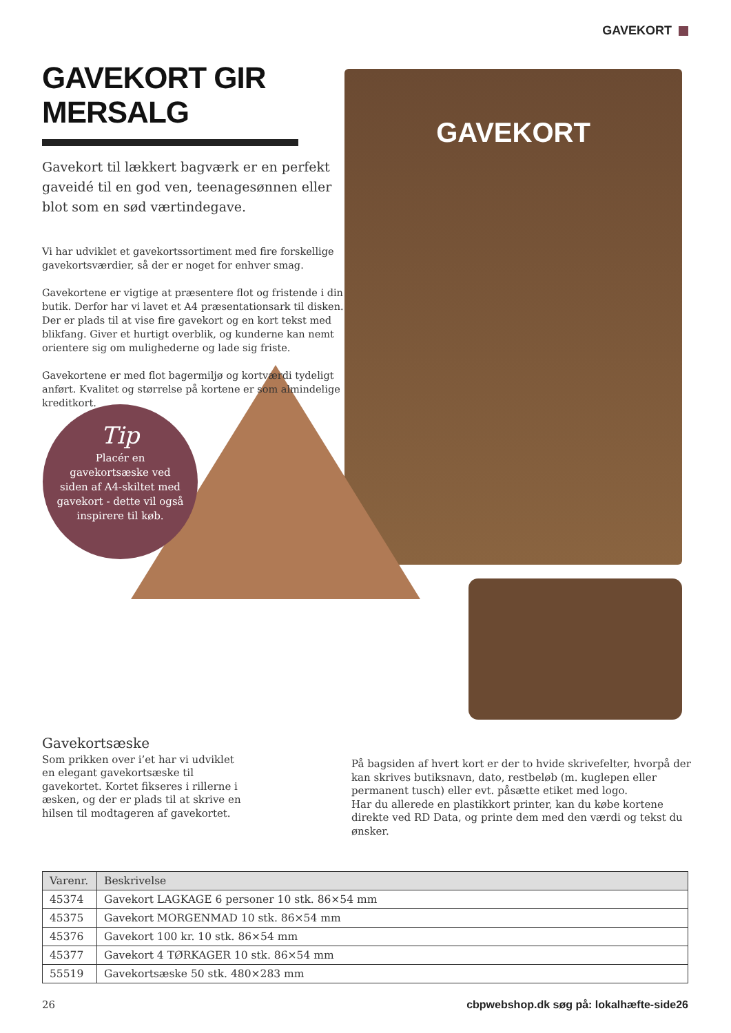GAVEKORT
GAVEKORT
GAVEKORT GIR MERSALG
Gavekort til lækkert bagværk er en perfekt gaveidé til en god ven, teenagesønnen eller blot som en sød værtindegave.
Vi har udviklet et gavekortssortiment med fire forskellige gavekortsværdier, så der er noget for enhver smag.
Gavekortene er vigtige at præsentere flot og fristende i din butik. Derfor har vi lavet et A4 præsentationsark til disken. Der er plads til at vise fire gavekort og en kort tekst med blikfang. Giver et hurtigt overblik, og kunderne kan nemt orientere sig om mulighederne og lade sig friste.
Gavekortene er med flot bagermiljø og kortværdi tydeligt anført. Kvalitet og størrelse på kortene er som almindelige kreditkort.
Tip
Placér en gavekortsæske ved siden af A4-skiltet med gavekort - dette vil også inspirere til køb.
Gavekortsæske
Som prikken over i’et har vi udviklet en elegant gavekortsæske til gavekortet. Kortet fikseres i rillerne i æsken, og der er plads til at skrive en hilsen til modtageren af gavekortet.
På bagsiden af hvert kort er der to hvide skrivefelter, hvorpå der kan skrives butiksnavn, dato, restbeløb (m. kuglepen eller permanent tusch) eller evt. påsætte etiket med logo.
Har du allerede en plastikkort printer, kan du købe kortene direkte ved RD Data, og printe dem med den værdi og tekst du ønsker.
| Varenr. | Beskrivelse |
| --- | --- |
| 45374 | Gavekort LAGKAGE 6 personer 10 stk. 86×54 mm |
| 45375 | Gavekort MORGENMAD 10 stk. 86×54 mm |
| 45376 | Gavekort 100 kr. 10 stk. 86×54 mm |
| 45377 | Gavekort 4 TØRKAGER 10 stk. 86×54 mm |
| 55519 | Gavekortsæske 50 stk. 480×283 mm |
26
cbpwebshop.dk søg på: lokalhæfte-side26